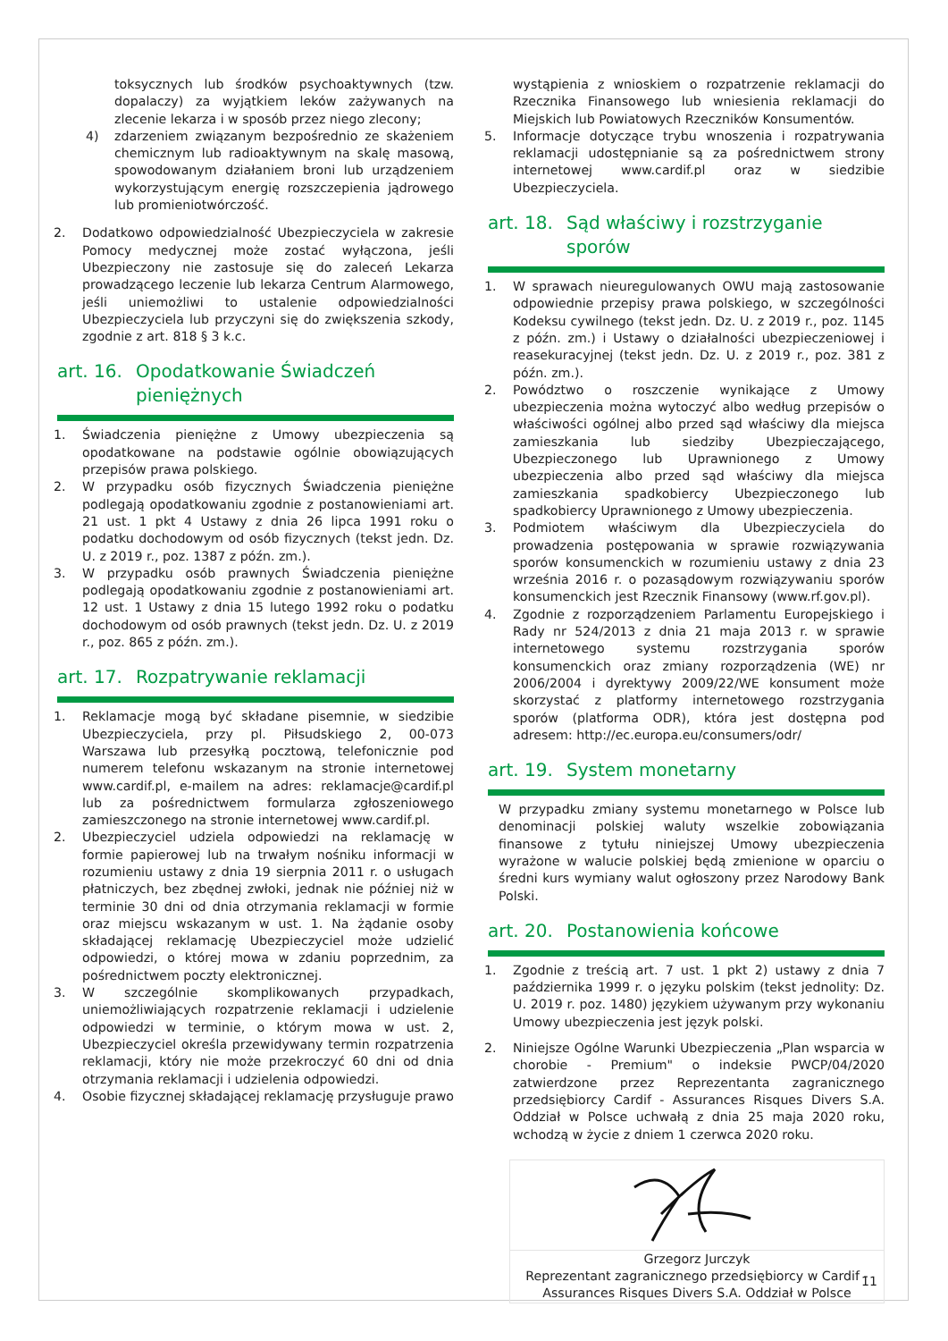toksycznych lub środków psychoaktywnych (tzw. dopalaczy) za wyjątkiem leków zażywanych na zlecenie lekarza i w sposób przez niego zlecony;
4) zdarzeniem związanym bezpośrednio ze skażeniem chemicznym lub radioaktywnym na skalę masową, spowodowanym działaniem broni lub urządzeniem wykorzystującym energię rozszczepienia jądrowego lub promieniotwórczość.
2. Dodatkowo odpowiedzialność Ubezpieczyciela w zakresie Pomocy medycznej może zostać wyłączona, jeśli Ubezpieczony nie zastosuje się do zaleceń Lekarza prowadzącego leczenie lub lekarza Centrum Alarmowego, jeśli uniemożliwi to ustalenie odpowiedzialności Ubezpieczyciela lub przyczyni się do zwiększenia szkody, zgodnie z art. 818 § 3 k.c.
art. 16. Opodatkowanie Świadczeń pieniężnych
1. Świadczenia pieniężne z Umowy ubezpieczenia są opodatkowane na podstawie ogólnie obowiązujących przepisów prawa polskiego.
2. W przypadku osób fizycznych Świadczenia pieniężne podlegają opodatkowaniu zgodnie z postanowieniami art. 21 ust. 1 pkt 4 Ustawy z dnia 26 lipca 1991 roku o podatku dochodowym od osób fizycznych (tekst jedn. Dz. U. z 2019 r., poz. 1387 z późn. zm.).
3. W przypadku osób prawnych Świadczenia pieniężne podlegają opodatkowaniu zgodnie z postanowieniami art. 12 ust. 1 Ustawy z dnia 15 lutego 1992 roku o podatku dochodowym od osób prawnych (tekst jedn. Dz. U. z 2019 r., poz. 865 z późn. zm.).
art. 17. Rozpatrywanie reklamacji
1. Reklamacje mogą być składane pisemnie, w siedzibie Ubezpieczyciela, przy pl. Piłsudskiego 2, 00-073 Warszawa lub przesyłką pocztową, telefonicznie pod numerem telefonu wskazanym na stronie internetowej www.cardif.pl, e-mailem na adres: reklamacje@cardif.pl lub za pośrednictwem formularza zgłoszeniowego zamieszczonego na stronie internetowej www.cardif.pl.
2. Ubezpieczyciel udziela odpowiedzi na reklamację w formie papierowej lub na trwałym nośniku informacji w rozumieniu ustawy z dnia 19 sierpnia 2011 r. o usługach płatniczych, bez zbędnej zwłoki, jednak nie później niż w terminie 30 dni od dnia otrzymania reklamacji w formie oraz miejscu wskazanym w ust. 1. Na żądanie osoby składającej reklamację Ubezpieczyciel może udzielić odpowiedzi, o której mowa w zdaniu poprzednim, za pośrednictwem poczty elektronicznej.
3. W szczególnie skomplikowanych przypadkach, uniemożliwiających rozpatrzenie reklamacji i udzielenie odpowiedzi w terminie, o którym mowa w ust. 2, Ubezpieczyciel określa przewidywany termin rozpatrzenia reklamacji, który nie może przekroczyć 60 dni od dnia otrzymania reklamacji i udzielenia odpowiedzi.
4. Osobie fizycznej składającej reklamację przysługuje prawo
wystąpienia z wnioskiem o rozpatrzenie reklamacji do Rzecznika Finansowego lub wniesienia reklamacji do Miejskich lub Powiatowych Rzeczników Konsumentów.
5. Informacje dotyczące trybu wnoszenia i rozpatrywania reklamacji udostępnianie są za pośrednictwem strony internetowej www.cardif.pl oraz w siedzibie Ubezpieczyciela.
art. 18. Sąd właściwy i rozstrzyganie sporów
1. W sprawach nieuregulowanych OWU mają zastosowanie odpowiednie przepisy prawa polskiego, w szczególności Kodeksu cywilnego (tekst jedn. Dz. U. z 2019 r., poz. 1145 z późn. zm.) i Ustawy o działalności ubezpieczeniowej i reasekuracyjnej (tekst jedn. Dz. U. z 2019 r., poz. 381 z późn. zm.).
2. Powództwo o roszczenie wynikające z Umowy ubezpieczenia można wytoczyć albo według przepisów o właściwości ogólnej albo przed sąd właściwy dla miejsca zamieszkania lub siedziby Ubezpieczającego, Ubezpieczonego lub Uprawnionego z Umowy ubezpieczenia albo przed sąd właściwy dla miejsca zamieszkania spadkobiercy Ubezpieczonego lub spadkobiercy Uprawnionego z Umowy ubezpieczenia.
3. Podmiotem właściwym dla Ubezpieczyciela do prowadzenia postępowania w sprawie rozwiązywania sporów konsumenckich w rozumieniu ustawy z dnia 23 września 2016 r. o pozasądowym rozwiązywaniu sporów konsumenckich jest Rzecznik Finansowy (www.rf.gov.pl).
4. Zgodnie z rozporządzeniem Parlamentu Europejskiego i Rady nr 524/2013 z dnia 21 maja 2013 r. w sprawie internetowego systemu rozstrzygania sporów konsumenckich oraz zmiany rozporządzenia (WE) nr 2006/2004 i dyrektywy 2009/22/WE konsument może skorzystać z platformy internetowego rozstrzygania sporów (platforma ODR), która jest dostępna pod adresem: http://ec.europa.eu/consumers/odr/
art. 19. System monetarny
W przypadku zmiany systemu monetarnego w Polsce lub denominacji polskiej waluty wszelkie zobowiązania finansowe z tytułu niniejszej Umowy ubezpieczenia wyrażone w walucie polskiej będą zmienione w oparciu o średni kurs wymiany walut ogłoszony przez Narodowy Bank Polski.
art. 20. Postanowienia końcowe
1. Zgodnie z treścią art. 7 ust. 1 pkt 2) ustawy z dnia 7 października 1999 r. o języku polskim (tekst jednolity: Dz. U. 2019 r. poz. 1480) językiem używanym przy wykonaniu Umowy ubezpieczenia jest język polski.
2. Niniejsze Ogólne Warunki Ubezpieczenia „Plan wsparcia w chorobie - Premium" o indeksie PWCP/04/2020 zatwierdzone przez Reprezentanta zagranicznego przedsiębiorcy Cardif - Assurances Risques Divers S.A. Oddział w Polsce uchwałą z dnia 25 maja 2020 roku, wchodzą w życie z dniem 1 czerwca 2020 roku.
Grzegorz Jurczyk
Reprezentant zagranicznego przedsiębiorcy w Cardif -
Assurances Risques Divers S.A. Oddział w Polsce
11